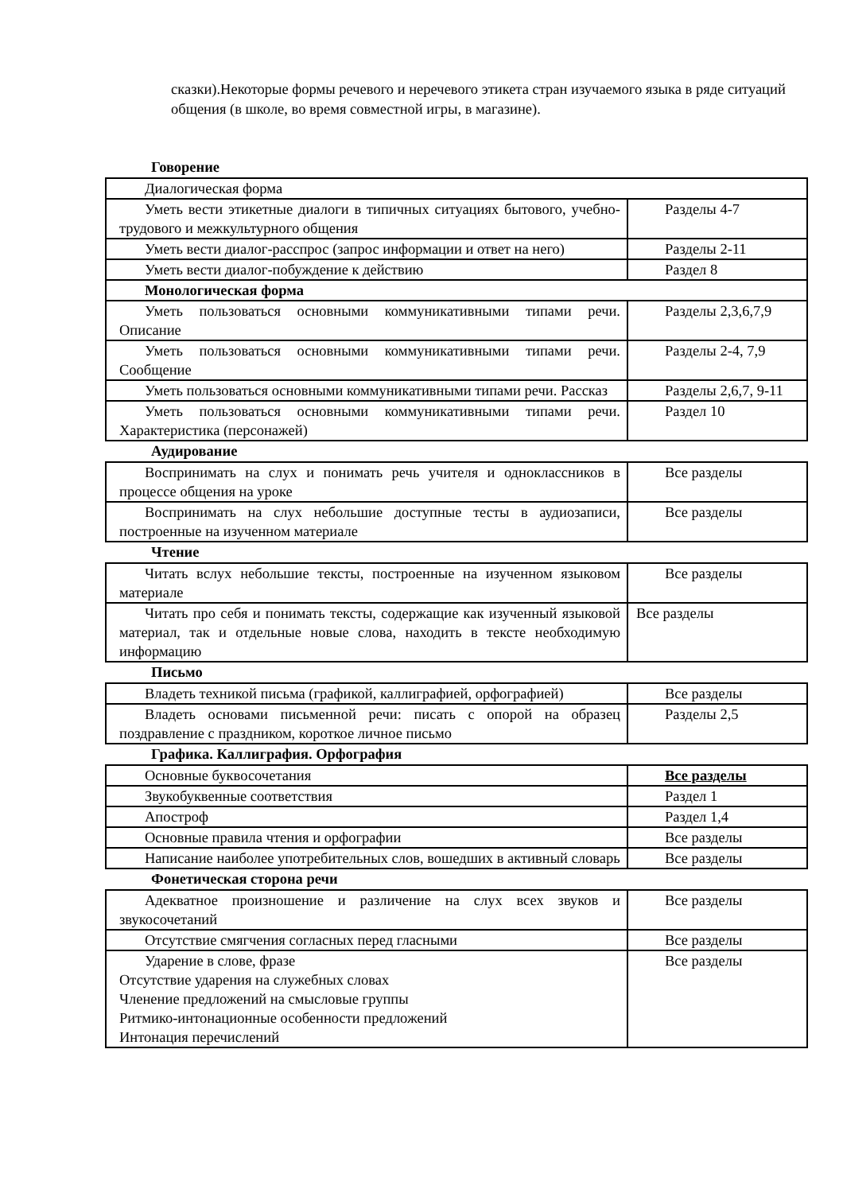сказки).Некоторые формы речевого и неречевого этикета стран изучаемого языка в ряде ситуаций общения (в школе, во время совместной игры, в магазине).
Говорение
| Диалогическая форма | |
| Уметь вести этикетные диалоги в типичных ситуациях бытового, учебно-трудового и межкультурного общения | Разделы 4-7 |
| Уметь вести диалог-расспрос (запрос информации и ответ на него) | Разделы 2-11 |
| Уметь вести диалог-побуждение к действию | Раздел 8 |
| Монологическая форма | |
| Уметь пользоваться основными коммуникативными типами речи. Описание | Разделы 2,3,6,7,9 |
| Уметь пользоваться основными коммуникативными типами речи. Сообщение | Разделы 2-4, 7,9 |
| Уметь пользоваться основными коммуникативными типами речи. Рассказ | Разделы 2,6,7, 9-11 |
| Уметь пользоваться основными коммуникативными типами речи. Характеристика (персонажей) | Раздел 10 |
Аудирование
| Воспринимать на слух и понимать речь учителя и одноклассников в процессе общения на уроке | Все разделы |
| Воспринимать на слух небольшие доступные тесты в аудиозаписи, построенные на изученном материале | Все разделы |
Чтение
| Читать вслух небольшие тексты, построенные на изученном языковом материале | Все разделы |
| Читать про себя и понимать тексты, содержащие как изученный языковой материал, так и отдельные новые слова, находить в тексте необходимую информацию | Все разделы |
Письмо
| Владеть техникой письма (графикой, каллиграфией, орфографией) | Все разделы |
| Владеть основами письменной речи: писать с опорой на образец поздравление с праздником, короткое личное письмо | Разделы 2,5 |
Графика. Каллиграфия. Орфография
| Основные буквосочетания | Все разделы |
| Звукобуквенные соответствия | Раздел 1 |
| Апостроф | Раздел 1,4 |
| Основные правила чтения и орфографии | Все разделы |
| Написание наиболее употребительных слов, вошедших в активный словарь | Все разделы |
Фонетическая сторона речи
| Адекватное произношение и различение на слух всех звуков и звукосочетаний | Все разделы |
| Отсутствие смягчения согласных перед гласными | Все разделы |
| Ударение в слове, фразе Отсутствие ударения на служебных словах Членение предложений на смысловые группы Ритмико-интонационные особенности предложений Интонация перечислений | Все разделы |